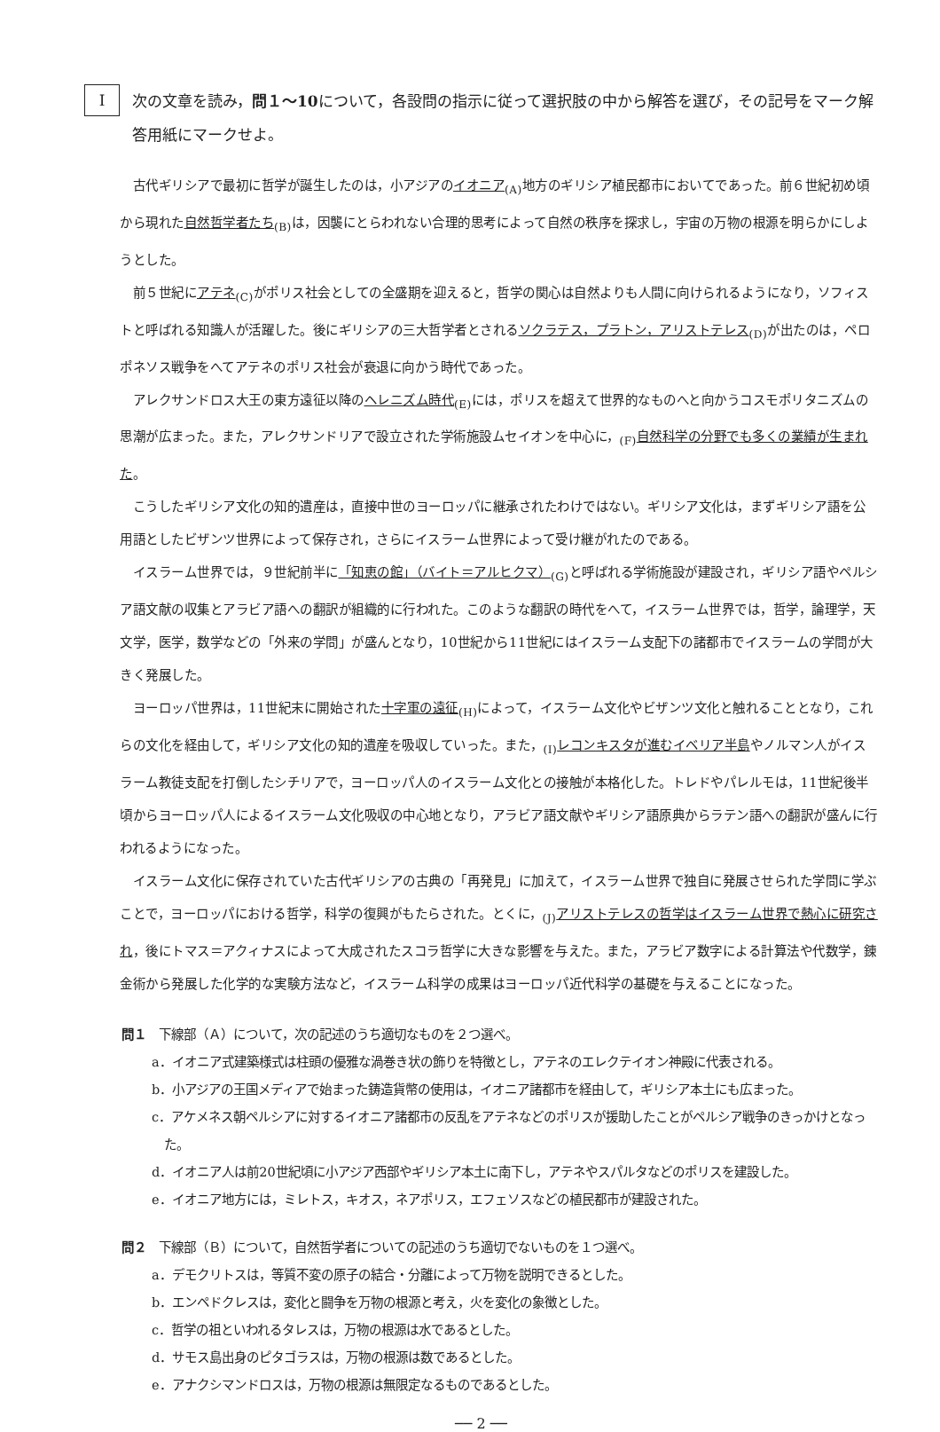I
次の文章を読み，問１～10について，各設問の指示に従って選択肢の中から解答を選び，その記号をマーク解答用紙にマークせよ。
古代ギリシアで最初に哲学が誕生したのは，小アジアのイオニア<sub>(A)</sub>地方のギリシア植民都市においてであった。前６世紀初め頃から現れた自然哲学者たち<sub>(B)</sub>は，因襲にとらわれない合理的思考によって自然の秩序を探求し，宇宙の万物の根源を明らかにしようとした。
前５世紀にアテネ<sub>(C)</sub>がポリス社会としての全盛期を迎えると，哲学の関心は自然よりも人間に向けられるようになり，ソフィストと呼ばれる知識人が活躍した。後にギリシアの三大哲学者とされるソクラテス，プラトン，アリストテレス<sub>(D)</sub>が出たのは，ペロポネソス戦争をへてアテネのポリス社会が衰退に向かう時代であった。
アレクサンドロス大王の東方遠征以降のヘレニズム時代<sub>(E)</sub>には，ポリスを超えて世界的なものへと向かうコスモポリタニズムの思潮が広まった。また，アレクサンドリアで設立された学術施設ムセイオンを中心に，<sub>(F)</sub>自然科学の分野でも多くの業績が生まれた。
こうしたギリシア文化の知的遺産は，直接中世のヨーロッパに継承されたわけではない。ギリシア文化は，まずギリシア語を公用語としたビザンツ世界によって保存され，さらにイスラーム世界によって受け継がれたのである。
イスラーム世界では，９世紀前半に「知恵の館」（バイト＝アルヒクマ）<sub>(G)</sub>と呼ばれる学術施設が建設され，ギリシア語やペルシア語文献の収集とアラビア語への翻訳が組織的に行われた。このような翻訳の時代をへて，イスラーム世界では，哲学，論理学，天文学，医学，数学などの「外来の学問」が盛んとなり，10世紀から11世紀にはイスラーム支配下の諸都市でイスラームの学問が大きく発展した。
ヨーロッパ世界は，11世紀末に開始された十字軍の遠征<sub>(H)</sub>によって，イスラーム文化やビザンツ文化と触れることとなり，これらの文化を経由して，ギリシア文化の知的遺産を吸収していった。また，<sub>(I)</sub>レコンキスタが進むイベリア半島やノルマン人がイスラーム教徒支配を打倒したシチリアで，ヨーロッパ人のイスラーム文化との接触が本格化した。トレドやパレルモは，11世紀後半頃からヨーロッパ人によるイスラーム文化吸収の中心地となり，アラビア語文献やギリシア語原典からラテン語への翻訳が盛んに行われるようになった。
イスラーム文化に保存されていた古代ギリシアの古典の「再発見」に加えて，イスラーム世界で独自に発展させられた学問に学ぶことで，ヨーロッパにおける哲学，科学の復興がもたらされた。とくに，<sub>(J)</sub>アリストテレスの哲学はイスラーム世界で熱心に研究され，後にトマス＝アクィナスによって大成されたスコラ哲学に大きな影響を与えた。また，アラビア数字による計算法や代数学，錬金術から発展した化学的な実験方法など，イスラーム科学の成果はヨーロッパ近代科学の基礎を与えることになった。
問１　下線部（Ａ）について，次の記述のうち適切なものを２つ選べ。
a．イオニア式建築様式は柱頭の優雅な渦巻き状の飾りを特徴とし，アテネのエレクテイオン神殿に代表される。
b．小アジアの王国メディアで始まった鋳造貨幣の使用は，イオニア諸都市を経由して，ギリシア本土にも広まった。
c．アケメネス朝ペルシアに対するイオニア諸都市の反乱をアテネなどのポリスが援助したことがペルシア戦争のきっかけとなった。
d．イオニア人は前20世紀頃に小アジア西部やギリシア本土に南下し，アテネやスパルタなどのポリスを建設した。
e．イオニア地方には，ミレトス，キオス，ネアポリス，エフェソスなどの植民都市が建設された。
問２　下線部（Ｂ）について，自然哲学者についての記述のうち適切でないものを１つ選べ。
a．デモクリトスは，等質不変の原子の結合・分離によって万物を説明できるとした。
b．エンペドクレスは，変化と闘争を万物の根源と考え，火を変化の象徴とした。
c．哲学の祖といわれるタレスは，万物の根源は水であるとした。
d．サモス島出身のピタゴラスは，万物の根源は数であるとした。
e．アナクシマンドロスは，万物の根源は無限定なるものであるとした。
── 2 ──